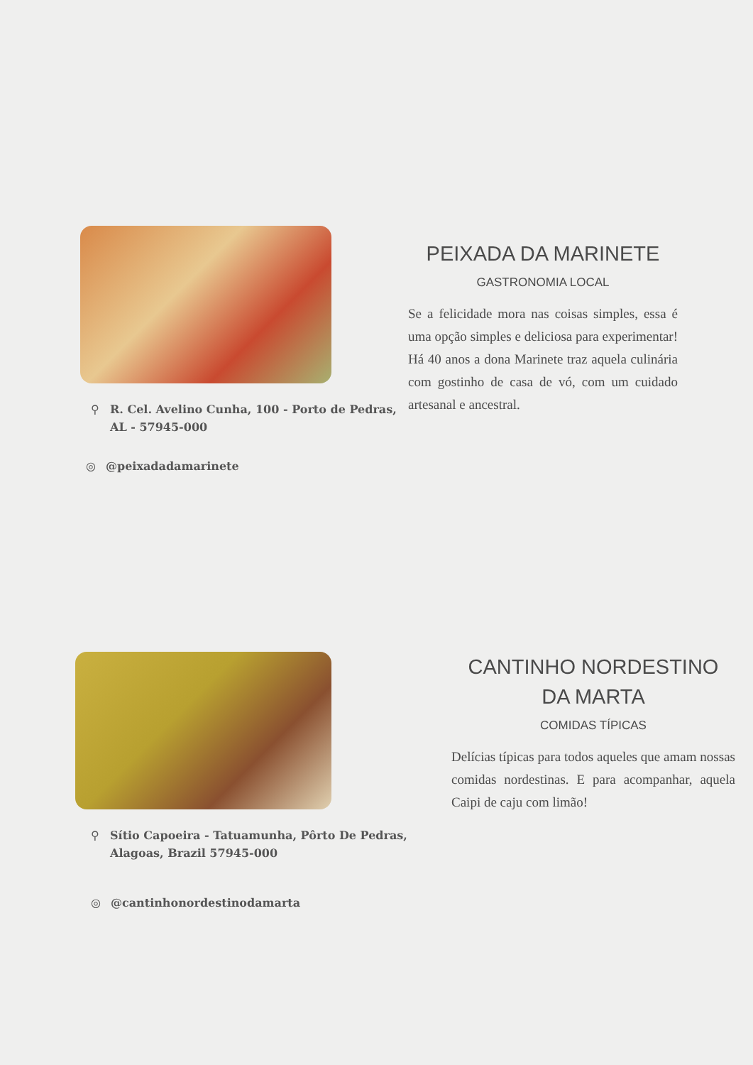⚲ R. Cel. Avelino Cunha, 100 - Porto de Pedras, AL - 57945-000
◎ @peixadadamarinete
PEIXADA DA MARINETE
GASTRONOMIA LOCAL
Se a felicidade mora nas coisas simples, essa é uma opção simples e deliciosa para experimentar! Há 40 anos a dona Marinete traz aquela culinária com gostinho de casa de vó, com um cuidado artesanal e ancestral.
⚲ Sítio Capoeira - Tatuamunha, Pôrto De Pedras, Alagoas, Brazil 57945-000
◎ @cantinhonordestinodamarta
CANTINHO NORDESTINO DA MARTA
COMIDAS TÍPICAS
Delícias típicas para todos aqueles que amam nossas comidas nordestinas. E para acompanhar, aquela Caipi de caju com limão!